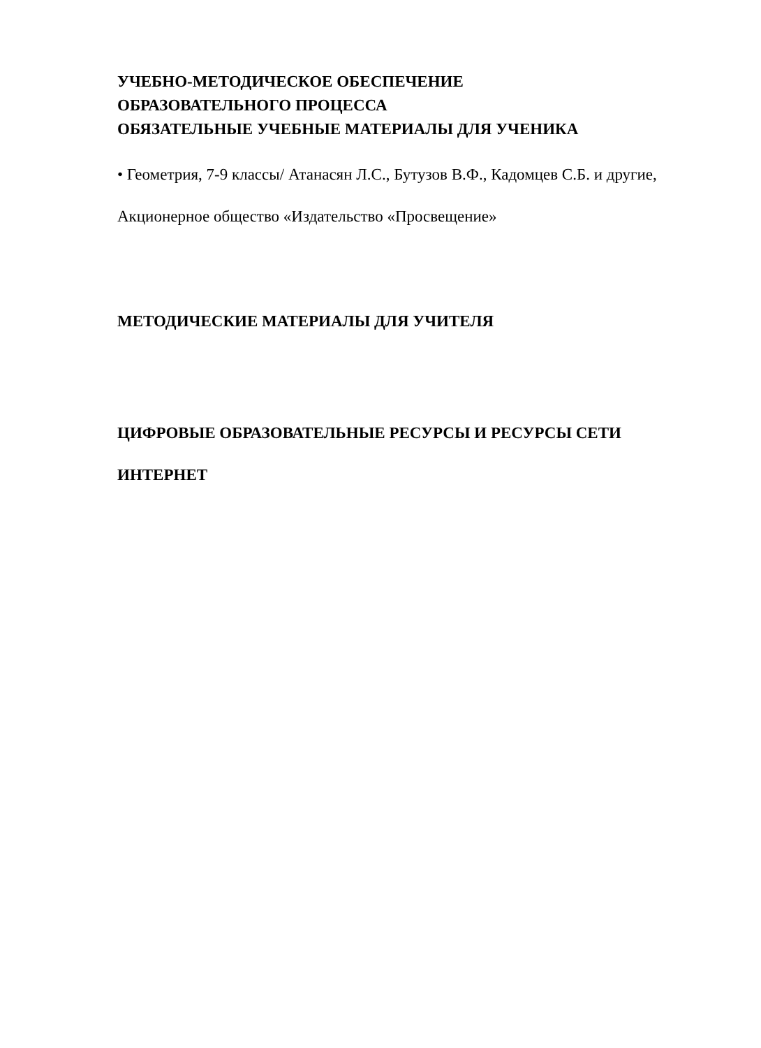УЧЕБНО-МЕТОДИЧЕСКОЕ ОБЕСПЕЧЕНИЕ
ОБРАЗОВАТЕЛЬНОГО ПРОЦЕССА
ОБЯЗАТЕЛЬНЫЕ УЧЕБНЫЕ МАТЕРИАЛЫ ДЛЯ УЧЕНИКА
• Геометрия, 7-9 классы/ Атанасян Л.С., Бутузов В.Ф., Кадомцев С.Б. и другие, Акционерное общество «Издательство «Просвещение»
МЕТОДИЧЕСКИЕ МАТЕРИАЛЫ ДЛЯ УЧИТЕЛЯ
ЦИФРОВЫЕ ОБРАЗОВАТЕЛЬНЫЕ РЕСУРСЫ И РЕСУРСЫ СЕТИ ИНТЕРНЕТ